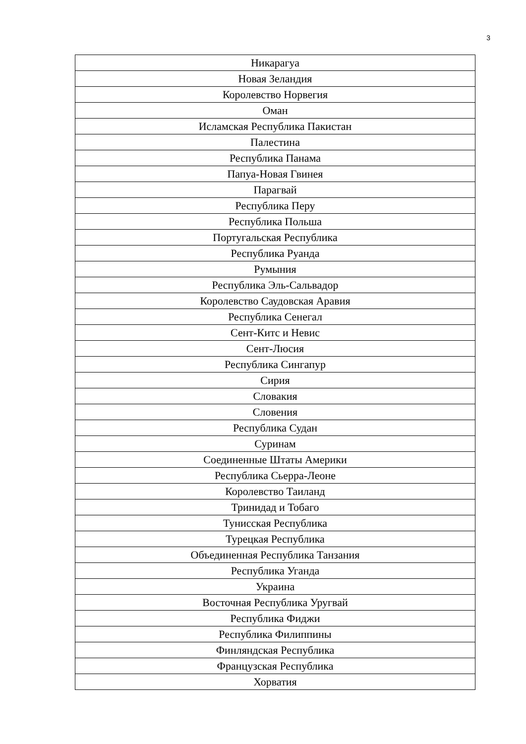3
| Никарагуа |
| Новая Зеландия |
| Королевство Норвегия |
| Оман |
| Исламская Республика Пакистан |
| Палестина |
| Республика Панама |
| Папуа-Новая Гвинея |
| Парагвай |
| Республика Перу |
| Республика Польша |
| Португальская Республика |
| Республика Руанда |
| Румыния |
| Республика Эль-Сальвадор |
| Королевство Саудовская Аравия |
| Республика Сенегал |
| Сент-Китс и Невис |
| Сент-Люсия |
| Республика Сингапур |
| Сирия |
| Словакия |
| Словения |
| Республика Судан |
| Суринам |
| Соединенные Штаты Америки |
| Республика Сьерра-Леоне |
| Королевство Таиланд |
| Тринидад и Тобаго |
| Тунисская Республика |
| Турецкая Республика |
| Объединенная Республика Танзания |
| Республика Уганда |
| Украина |
| Восточная Республика Уругвай |
| Республика Фиджи |
| Республика Филиппины |
| Финляндская Республика |
| Французская Республика |
| Хорватия |